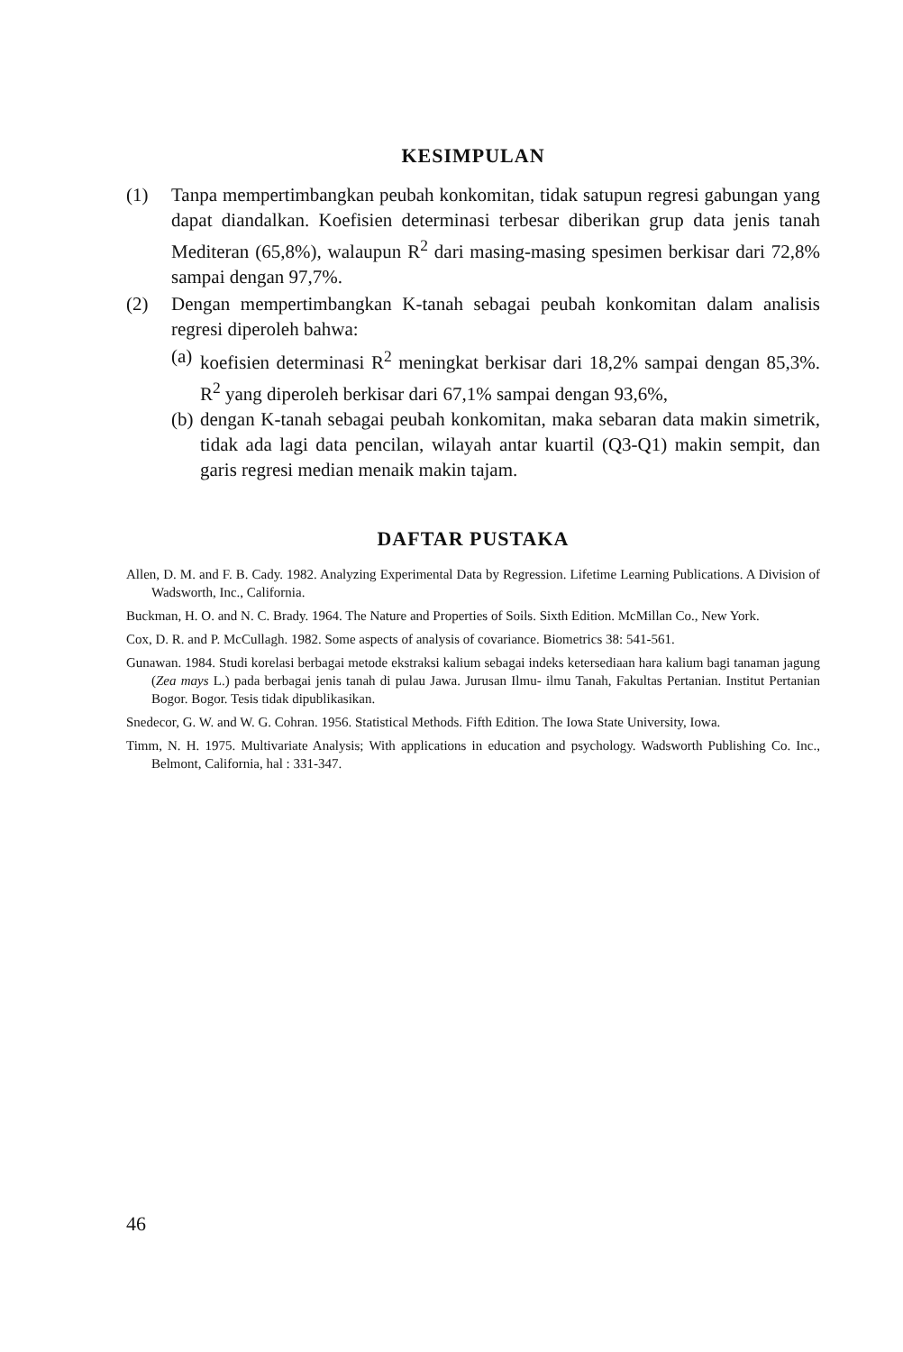KESIMPULAN
(1) Tanpa mempertimbangkan peubah konkomitan, tidak satupun regresi gabungan yang dapat diandalkan. Koefisien determinasi terbesar diberikan grup data jenis tanah Mediteran (65,8%), walaupun R<sup>2</sup> dari masing-masing spesimen berkisar dari 72,8% sampai dengan 97,7%.
(2) Dengan mempertimbangkan K-tanah sebagai peubah konkomitan dalam analisis regresi diperoleh bahwa:
(a)
koefisien determinasi R<sup>2</sup> meningkat berkisar dari 18,2% sampai dengan 85,3%. R<sup>2</sup> yang diperoleh berkisar dari 67,1% sampai dengan 93,6%,
(b)
dengan K-tanah sebagai peubah konkomitan, maka sebaran data makin simetrik, tidak ada lagi data pencilan, wilayah antar kuartil (Q3-Q1) makin sempit, dan garis regresi median menaik makin tajam.
DAFTAR PUSTAKA
Allen, D. M. and F. B. Cady. 1982. Analyzing Experimental Data by Regression. Lifetime Learning Publications. A Division of Wadsworth, Inc., California.
Buckman, H. O. and N. C. Brady. 1964. The Nature and Properties of Soils. Sixth Edition. McMillan Co., New York.
Cox, D. R. and P. McCullagh. 1982. Some aspects of analysis of covariance. Biometrics 38: 541-561.
Gunawan. 1984. Studi korelasi berbagai metode ekstraksi kalium sebagai indeks ketersediaan hara kalium bagi tanaman jagung (Zea mays L.) pada berbagai jenis tanah di pulau Jawa. Jurusan Ilmu- ilmu Tanah, Fakultas Pertanian. Institut Pertanian Bogor. Bogor. Tesis tidak dipublikasikan.
Snedecor, G. W. and W. G. Cohran. 1956. Statistical Methods. Fifth Edition. The Iowa State University, Iowa.
Timm, N. H. 1975. Multivariate Analysis; With applications in education and psychology. Wadsworth Publishing Co. Inc., Belmont, California, hal : 331-347.
46